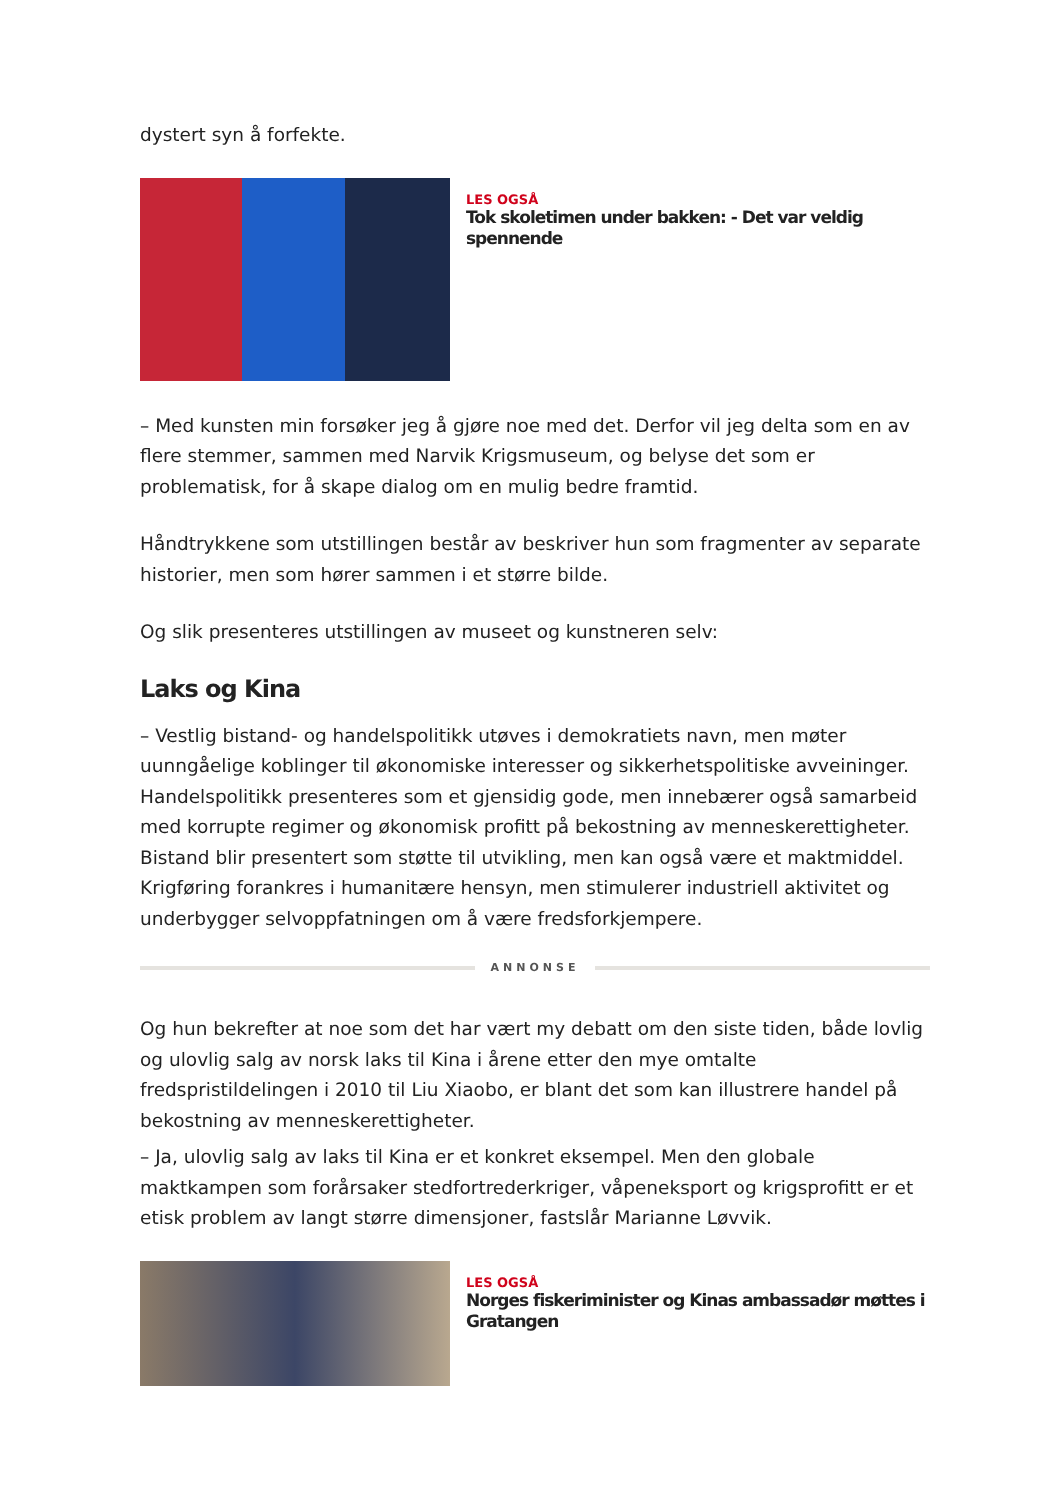dystert syn å forfekte.
LES OGSÅ
Tok skoletimen under bakken: - Det var veldig spennende
– Med kunsten min forsøker jeg å gjøre noe med det. Derfor vil jeg delta som en av flere stemmer, sammen med Narvik Krigsmuseum, og belyse det som er problematisk, for å skape dialog om en mulig bedre framtid.
Håndtrykkene som utstillingen består av beskriver hun som fragmenter av separate historier, men som hører sammen i et større bilde.
Og slik presenteres utstillingen av museet og kunstneren selv:
Laks og Kina
– Vestlig bistand- og handelspolitikk utøves i demokratiets navn, men møter uunngåelige koblinger til økonomiske interesser og sikkerhetspolitiske avveininger. Handelspolitikk presenteres som et gjensidig gode, men innebærer også samarbeid med korrupte regimer og økonomisk profitt på bekostning av menneskerettigheter. Bistand blir presentert som støtte til utvikling, men kan også være et maktmiddel. Krigføring forankres i humanitære hensyn, men stimulerer industriell aktivitet og underbygger selvoppfatningen om å være fredsforkjempere.
ANNONSE
Og hun bekrefter at noe som det har vært my debatt om den siste tiden, både lovlig og ulovlig salg av norsk laks til Kina i årene etter den mye omtalte fredspristildelingen i 2010 til Liu Xiaobo, er blant det som kan illustrere handel på bekostning av menneskerettigheter.
– Ja, ulovlig salg av laks til Kina er et konkret eksempel. Men den globale maktkampen som forårsaker stedfortrederkriger, våpeneksport og krigsprofitt er et etisk problem av langt større dimensjoner, fastslår Marianne Løvvik.
LES OGSÅ
Norges fiskeriminister og Kinas ambassadør møttes i Gratangen